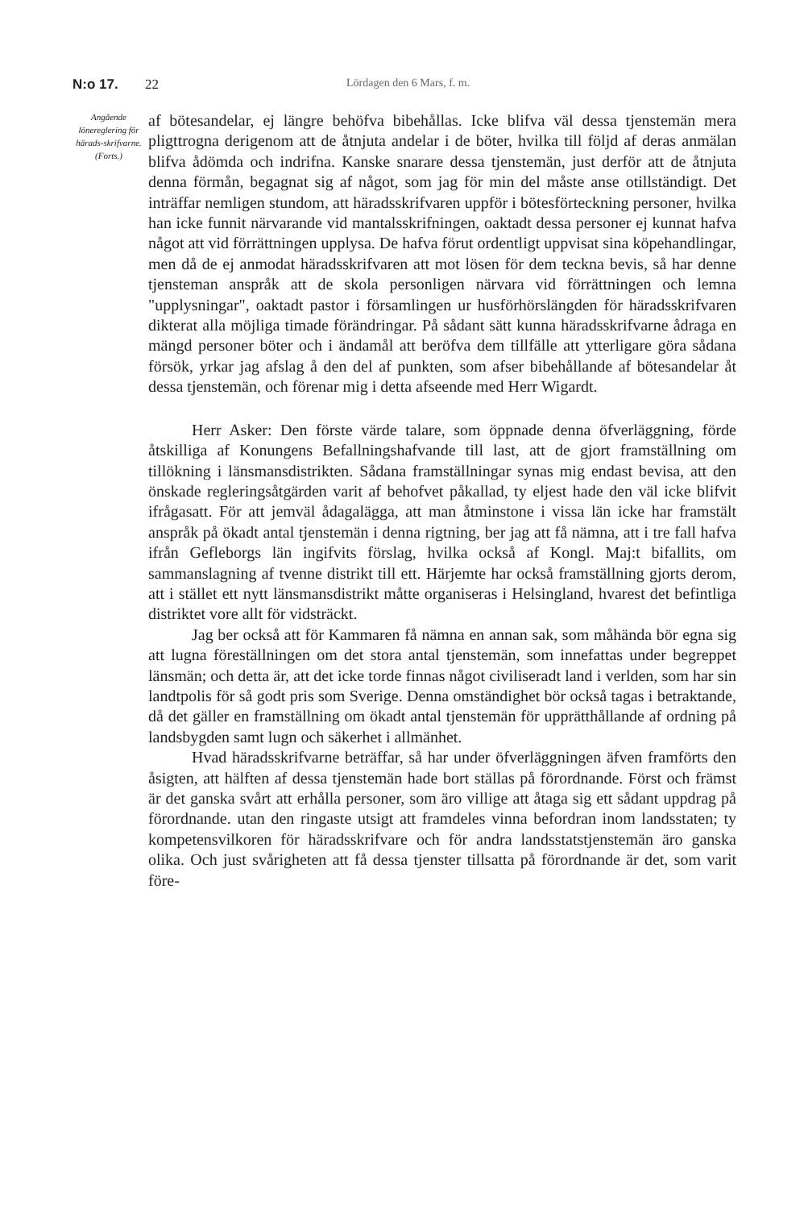N:o 17. 22 Lördagen den 6 Mars, f. m.
Angående lönereglering för härads-skrifvarne. (Forts.)
af bötesandelar, ej längre behöfva bibehållas. Icke blifva väl dessa tjenstemän mera pligttrogna derigenom att de åtnjuta andelar i de böter, hvilka till följd af deras anmälan blifva ådömda och indrifna. Kanske snarare dessa tjenstemän, just derför att de åtnjuta denna förmån, begagnat sig af något, som jag för min del måste anse otillständigt. Det inträffar nemligen stundom, att häradsskrifvaren uppför i bötesförteckning personer, hvilka han icke funnit närvarande vid mantalsskrifningen, oaktadt dessa personer ej kunnat hafva något att vid förrättningen upplysa. De hafva förut ordentligt uppvisat sina köpehandlingar, men då de ej anmodat häradsskrifvaren att mot lösen för dem teckna bevis, så har denne tjensteman anspråk att de skola personligen närvara vid förrättningen och lemna "upplysningar", oaktadt pastor i församlingen ur husförhörslängden för häradsskrifvaren dikterat alla möjliga timade förändringar. På sådant sätt kunna häradsskrifvarne ådraga en mängd personer böter och i ändamål att beröfva dem tillfälle att ytterligare göra sådana försök, yrkar jag afslag å den del af punkten, som afser bibehållande af bötesandelar åt dessa tjenstemän, och förenar mig i detta afseende med Herr Wigardt.
Herr Asker: Den förste värde talare, som öppnade denna öfverläggning, förde åtskilliga af Konungens Befallningshafvande till last, att de gjort framställning om tillökning i länsmansdistrikten. Sådana framställningar synas mig endast bevisa, att den önskade regleringsåtgärden varit af behofvet påkallad, ty eljest hade den väl icke blifvit ifrågasatt. För att jemväl ådagalägga, att man åtminstone i vissa län icke har framstält anspråk på ökadt antal tjenstemän i denna rigtning, ber jag att få nämna, att i tre fall hafva ifrån Gefleborgs län ingifvits förslag, hvilka också af Kongl. Maj:t bifallits, om sammanslagning af tvenne distrikt till ett. Härjemte har också framställning gjorts derom, att i stället ett nytt länsmansdistrikt måtte organiseras i Helsingland, hvarest det befintliga distriktet vore allt för vidsträckt.
Jag ber också att för Kammaren få nämna en annan sak, som måhända bör egna sig att lugna föreställningen om det stora antal tjenstemän, som innefattas under begreppet länsmän; och detta är, att det icke torde finnas något civiliseradt land i verlden, som har sin landtpolis för så godt pris som Sverige. Denna omständighet bör också tagas i betraktande, då det gäller en framställning om ökadt antal tjenstemän för upprätthållande af ordning på landsbygden samt lugn och säkerhet i allmänhet.
Hvad häradsskrifvarne beträffar, så har under öfverläggningen äfven framförts den åsigten, att hälften af dessa tjenstemän hade bort ställas på förordnande. Först och främst är det ganska svårt att erhålla personer, som äro villige att åtaga sig ett sådant uppdrag på förordnande. utan den ringaste utsigt att framdeles vinna befordran inom landsstaten; ty kompetensvilkoren för häradsskrifvare och för andra landsstatstjenstemän äro ganska olika. Och just svårigheten att få dessa tjenster tillsatta på förordnande är det, som varit före-